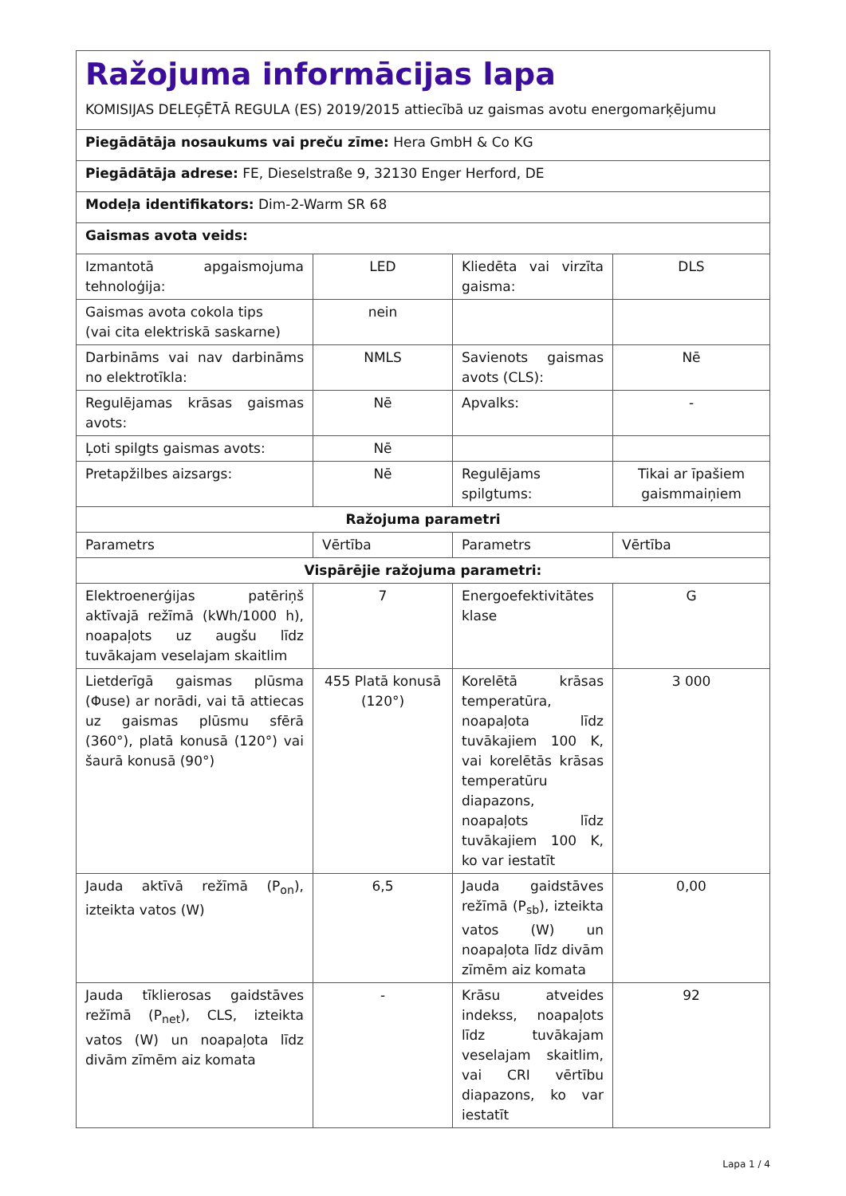| Ražojuma informācijas lapa KOMISIJAS DELEĢĒTĀ REGULA (ES) 2019/2015 attiecībā uz gaismas avotu energomarķējumu | | | |
| Piegādātāja nosaukums vai preču zīme: Hera GmbH & Co KG | | | |
| Piegādātāja adrese: FE, Dieselstraße 9, 32130 Enger Herford, DE | | | |
| Modeļa identifikators: Dim-2-Warm SR 68 | | | |
| Gaismas avota veids: | | | |
| Izmantotā apgaismojuma tehnoloģija: | LED | Kliedēta vai virzīta gaisma: | DLS |
| Gaismas avota cokola tips (vai cita elektriskā saskarne) | nein | | |
| Darbināms vai nav darbināms no elektrotīkla: | NMLS | Savienots gaismas avots (CLS): | Nē |
| Regulējamas krāsas gaismas avots: | Nē | Apvalks: | - |
| Ļoti spilgts gaismas avots: | Nē | | |
| Pretapžilbes aizsargs: | Nē | Regulējams spilgtums: | Tikai ar īpašiem gaismmaiņiem |
| Ražojuma parametri | | | |
| Parametrs | Vērtība | Parametrs | Vērtība |
| Vispārējie ražojuma parametri: | | | |
| Elektroenerģijas patēriņš aktīvajā režīmā (kWh/1000 h), noapaļots uz augšu līdz tuvākajam veselajam skaitlim | 7 | Energoefektivitātes klase | G |
| Lietderīgā gaismas plūsma (Φuse) ar norādi, vai tā attiecas uz gaismas plūsmu sfērā (360°), platā konusā (120°) vai šaurā konusā (90°) | 455 Platā konusā (120°) | Korelētā krāsas temperatūra, noapaļota līdz tuvākajiem 100 K, vai korelētās krāsas temperatūru diapazons, noapaļots līdz tuvākajiem 100 K, ko var iestatīt | 3 000 |
| Jauda aktīvā režīmā (P<sub>on</sub>), izteikta vatos (W) | 6,5 | Jauda gaidstāves režīmā (P<sub>sb</sub>), izteikta vatos (W) un noapaļota līdz divām zīmēm aiz komata | 0,00 |
| Jauda tīklierosas gaidstāves režīmā (P<sub>net</sub>), CLS, izteikta vatos (W) un noapaļota līdz divām zīmēm aiz komata | - | Krāsu atveides indekss, noapaļots līdz tuvākajam veselajam skaitlim, vai CRI vērtību diapazons, ko var iestatīt | 92 |
Lapa 1 / 4